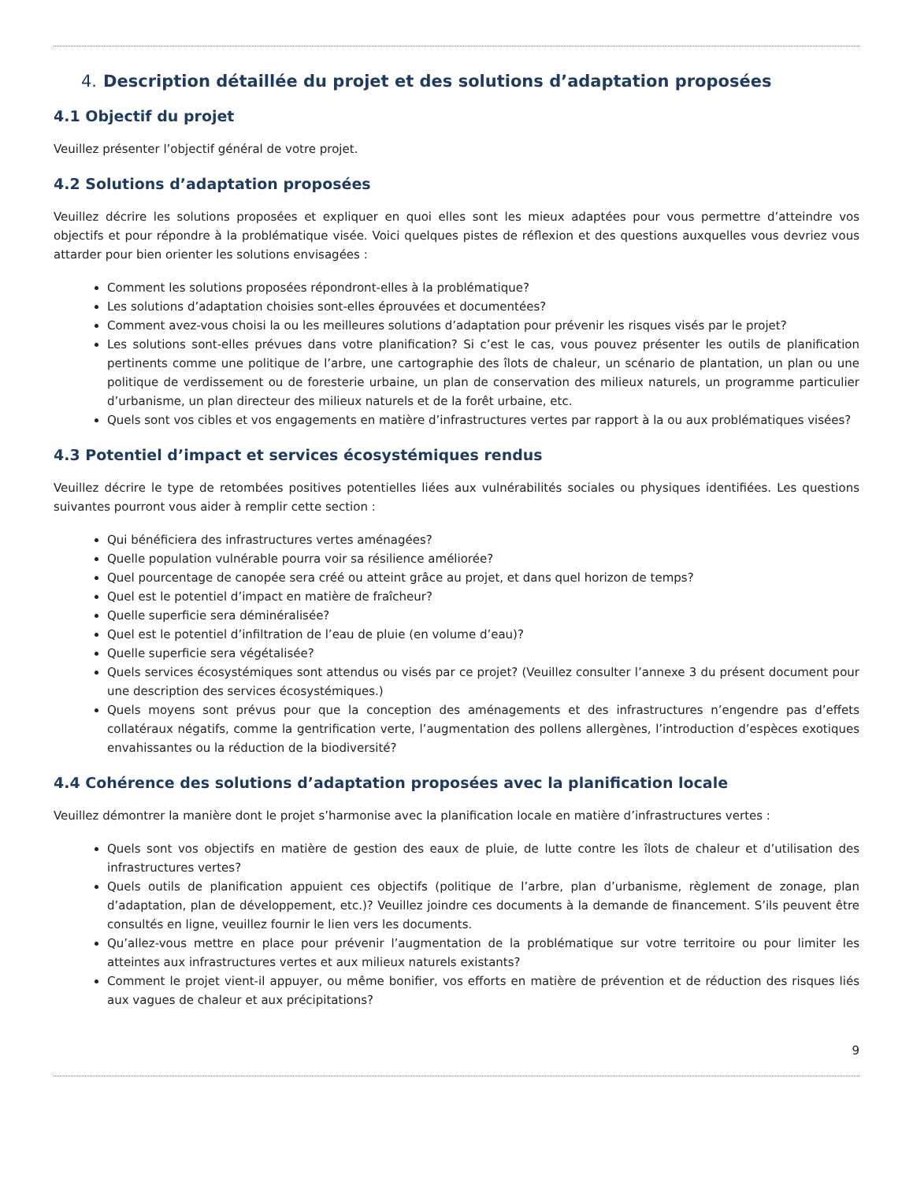4. Description détaillée du projet et des solutions d’adaptation proposées
4.1 Objectif du projet
Veuillez présenter l’objectif général de votre projet.
4.2 Solutions d’adaptation proposées
Veuillez décrire les solutions proposées et expliquer en quoi elles sont les mieux adaptées pour vous permettre d’atteindre vos objectifs et pour répondre à la problématique visée. Voici quelques pistes de réflexion et des questions auxquelles vous devriez vous attarder pour bien orienter les solutions envisagées :
Comment les solutions proposées répondront-elles à la problématique?
Les solutions d’adaptation choisies sont-elles éprouvées et documentées?
Comment avez-vous choisi la ou les meilleures solutions d’adaptation pour prévenir les risques visés par le projet?
Les solutions sont-elles prévues dans votre planification? Si c’est le cas, vous pouvez présenter les outils de planification pertinents comme une politique de l’arbre, une cartographie des îlots de chaleur, un scénario de plantation, un plan ou une politique de verdissement ou de foresterie urbaine, un plan de conservation des milieux naturels, un programme particulier d’urbanisme, un plan directeur des milieux naturels et de la forêt urbaine, etc.
Quels sont vos cibles et vos engagements en matière d’infrastructures vertes par rapport à la ou aux problématiques visées?
4.3 Potentiel d’impact et services écosystémiques rendus
Veuillez décrire le type de retombées positives potentielles liées aux vulnérabilités sociales ou physiques identifiées. Les questions suivantes pourront vous aider à remplir cette section :
Qui bénéficiera des infrastructures vertes aménagées?
Quelle population vulnérable pourra voir sa résilience améliorée?
Quel pourcentage de canopée sera créé ou atteint grâce au projet, et dans quel horizon de temps?
Quel est le potentiel d’impact en matière de fraîcheur?
Quelle superficie sera déminéralisée?
Quel est le potentiel d’infiltration de l’eau de pluie (en volume d’eau)?
Quelle superficie sera végétalisée?
Quels services écosystémiques sont attendus ou visés par ce projet? (Veuillez consulter l’annexe 3 du présent document pour une description des services écosystémiques.)
Quels moyens sont prévus pour que la conception des aménagements et des infrastructures n’engendre pas d’effets collatéraux négatifs, comme la gentrification verte, l’augmentation des pollens allergènes, l’introduction d’espèces exotiques envahissantes ou la réduction de la biodiversité?
4.4 Cohérence des solutions d’adaptation proposées avec la planification locale
Veuillez démontrer la manière dont le projet s’harmonise avec la planification locale en matière d’infrastructures vertes :
Quels sont vos objectifs en matière de gestion des eaux de pluie, de lutte contre les îlots de chaleur et d’utilisation des infrastructures vertes?
Quels outils de planification appuient ces objectifs (politique de l’arbre, plan d’urbanisme, règlement de zonage, plan d’adaptation, plan de développement, etc.)? Veuillez joindre ces documents à la demande de financement. S’ils peuvent être consultés en ligne, veuillez fournir le lien vers les documents.
Qu’allez-vous mettre en place pour prévenir l’augmentation de la problématique sur votre territoire ou pour limiter les atteintes aux infrastructures vertes et aux milieux naturels existants?
Comment le projet vient-il appuyer, ou même bonifier, vos efforts en matière de prévention et de réduction des risques liés aux vagues de chaleur et aux précipitations?
9